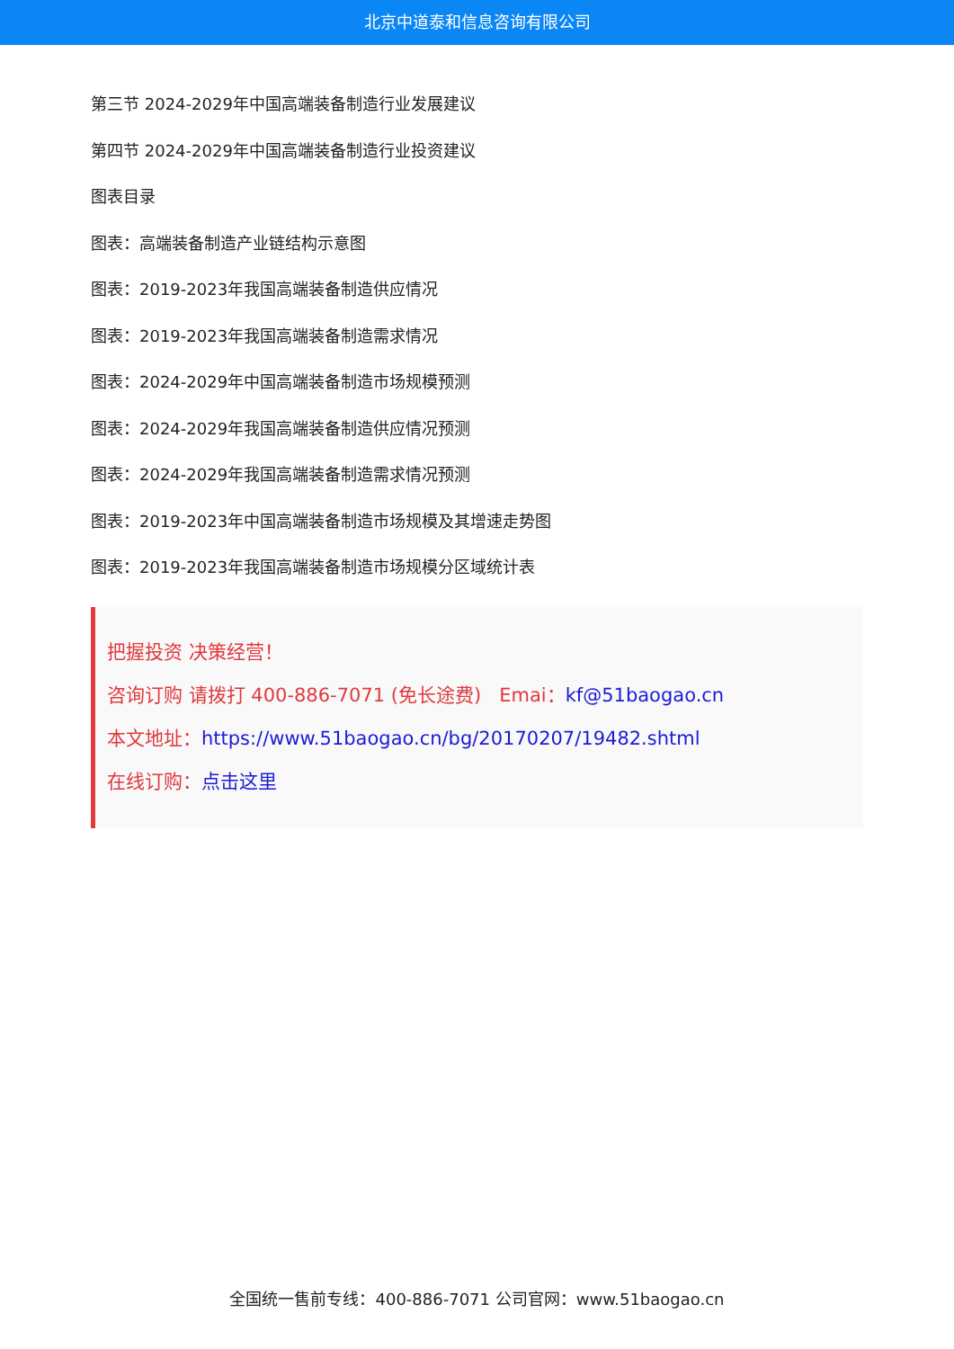北京中道泰和信息咨询有限公司
第三节 2024-2029年中国高端装备制造行业发展建议
第四节 2024-2029年中国高端装备制造行业投资建议
图表目录
图表：高端装备制造产业链结构示意图
图表：2019-2023年我国高端装备制造供应情况
图表：2019-2023年我国高端装备制造需求情况
图表：2024-2029年中国高端装备制造市场规模预测
图表：2024-2029年我国高端装备制造供应情况预测
图表：2024-2029年我国高端装备制造需求情况预测
图表：2019-2023年中国高端装备制造市场规模及其增速走势图
图表：2019-2023年我国高端装备制造市场规模分区域统计表
把握投资 决策经营！
咨询订购 请拨打 400-886-7071 (免长途费) Emai：kf@51baogao.cn
本文地址：https://www.51baogao.cn/bg/20170207/19482.shtml
在线订购：点击这里
全国统一售前专线：400-886-7071 公司官网：www.51baogao.cn